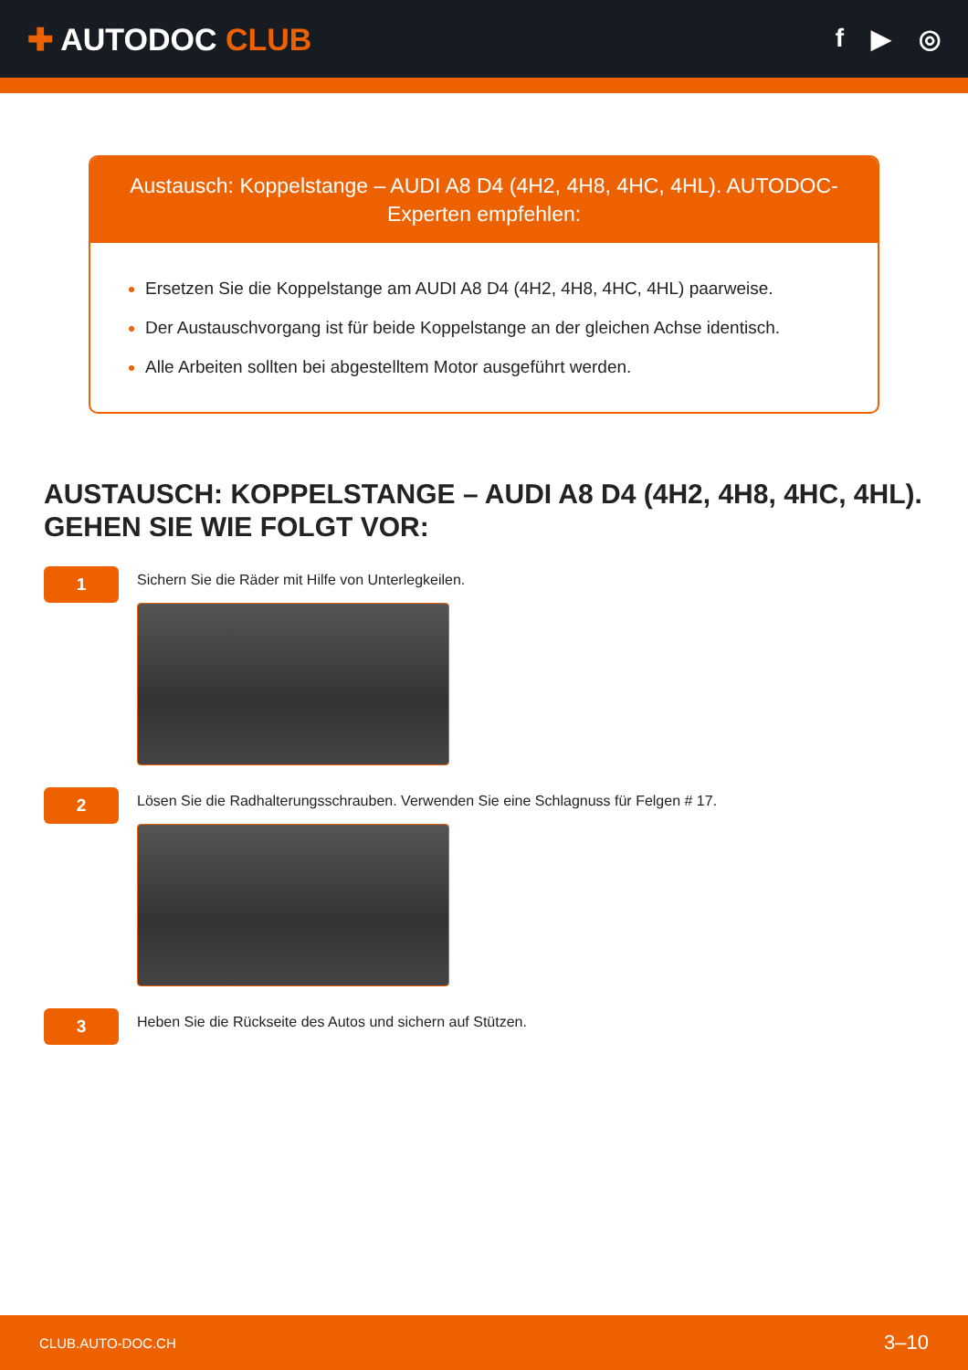✚ AUTODOC CLUB
f ▶ ◎
Austausch: Koppelstange – AUDI A8 D4 (4H2, 4H8, 4HC, 4HL). AUTODOC-Experten empfehlen:
Ersetzen Sie die Koppelstange am AUDI A8 D4 (4H2, 4H8, 4HC, 4HL) paarweise.
Der Austauschvorgang ist für beide Koppelstange an der gleichen Achse identisch.
Alle Arbeiten sollten bei abgestelltem Motor ausgeführt werden.
AUSTAUSCH: KOPPELSTANGE – AUDI A8 D4 (4H2, 4H8, 4HC, 4HL). GEHEN SIE WIE FOLGT VOR:
1
Sichern Sie die Räder mit Hilfe von Unterlegkeilen.
2
Lösen Sie die Radhalterungsschrauben. Verwenden Sie eine Schlagnuss für Felgen # 17.
3
Heben Sie die Rückseite des Autos und sichern auf Stützen.
CLUB.AUTO-DOC.CH 3–10